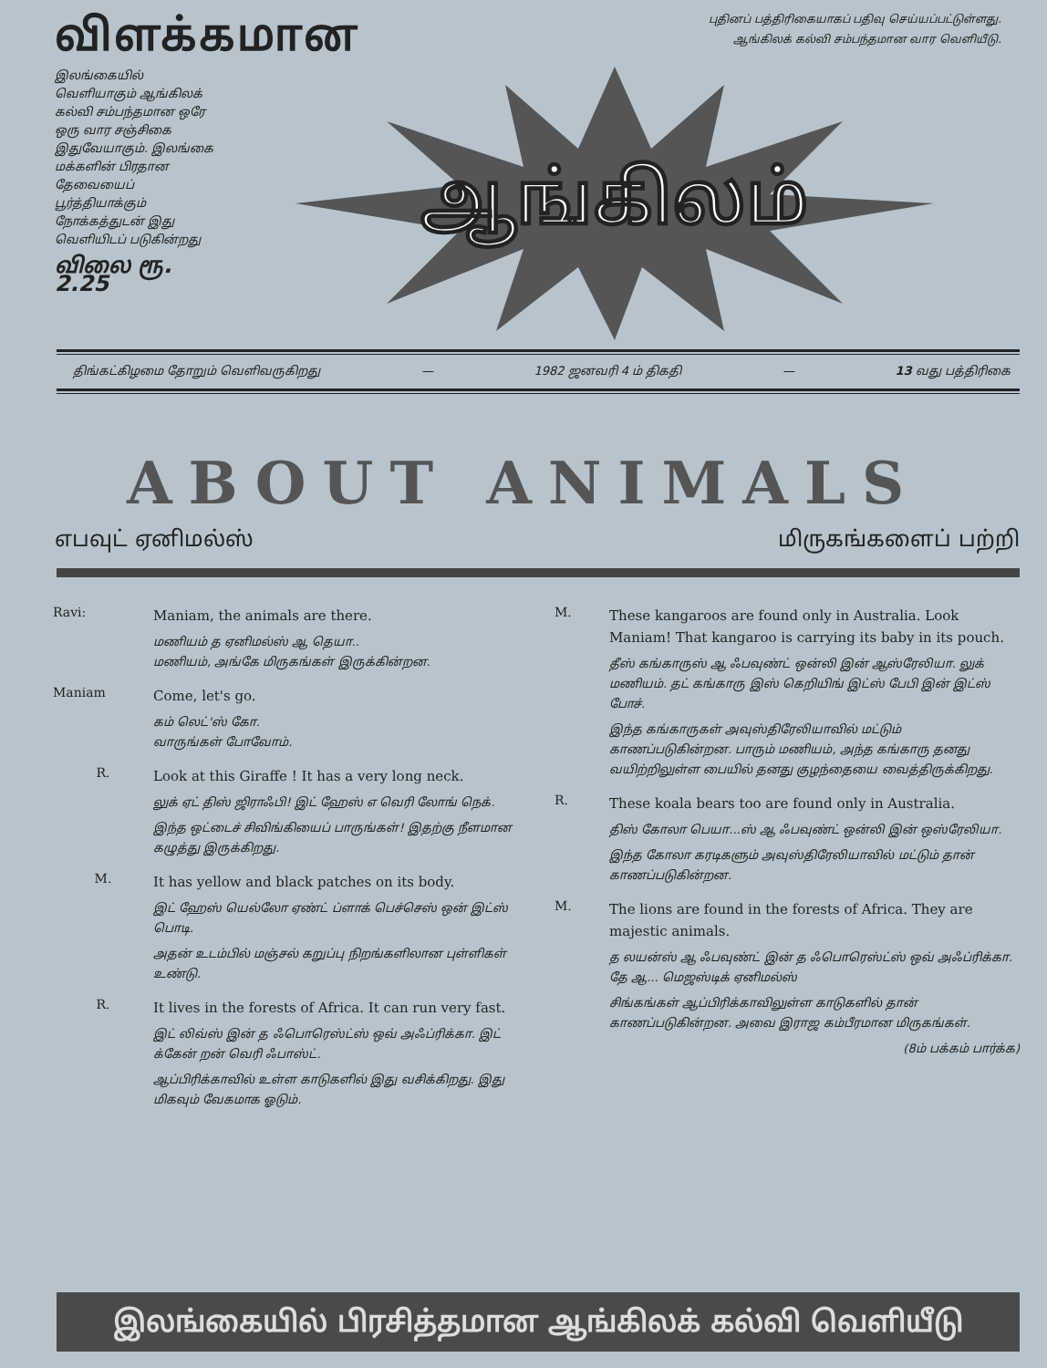விளக்கமான
புதினப் பத்திரிகையாகப் பதிவு செய்யப்பட்டுள்ளது.
ஆங்கிலக் கல்வி சம்பந்தமான வார வெளியீடு.
இலங்கையில் வெளியாகும் ஆங்கிலக் கல்வி சம்பந்தமான ஒரே ஒரு வார சஞ்சிகை இதுவேயாகும். இலங்கை மக்களின் பிரதான தேவையைப் பூர்த்தியாக்கும் நோக்கத்துடன் இது வெளியிடப் படுகின்றது
விலை ரூ. 2.25
ஆங்கிலம்
திங்கட்கிழமை தோறும் வெளிவருகிறது — 1982 ஜனவரி 4 ம் திகதி — 13 வது பத்திரிகை
ABOUT ANIMALS
எபவுட் ஏனிமல்ஸ் மிருகங்களைப் பற்றி
Ravi:
Maniam, the animals are there.
மணியம் த ஏனிமல்ஸ் ஆ தெயா..
மணியம், அங்கே மிருகங்கள் இருக்கின்றன.
Maniam
Come, let's go.
கம் லெட்'ஸ் கோ.
வாருங்கள் போவோம்.
R.
Look at this Giraffe ! It has a very long neck.
லுக் ஏட் திஸ் ஜிராஃபி! இட் ஹேஸ் எ வெரி லோங் நெக்.
இந்த ஒட்டைச் சிவிங்கியைப் பாருங்கள்! இதற்கு நீளமான கழுத்து இருக்கிறது.
M.
It has yellow and black patches on its body.
இட் ஹேஸ் யெல்லோ ஏண்ட் ப்ளாக் பெச்செஸ் ஒன் இட்ஸ் பொடி.
அதன் உடம்பில் மஞ்சல் கறுப்பு நிறங்களிலான புள்ளிகள் உண்டு.
R.
It lives in the forests of Africa. It can run very fast.
இட் லிவ்ஸ் இன் த ஃபொரெஸ்ட்ஸ் ஒவ் அஃப்ரிக்கா. இட் க்கேன் றன் வெரி ஃபாஸ்ட்.
ஆப்பிரிக்காவில் உள்ள காடுகளில் இது வசிக்கிறது. இது மிகவும் வேகமாக ஓடும்.
M.
These kangaroos are found only in Australia. Look Maniam! That kangaroo is carrying its baby in its pouch.
தீஸ் கங்காருஸ் ஆ ஃபவுண்ட் ஒன்லி இன் ஆஸ்ரேலியா. லுக் மணியம். தட் கங்காரு இஸ் கெறியிங் இட்ஸ் பேபி இன் இட்ஸ் போச்.
இந்த கங்காருகள் அவுஸ்திரேலியாவில் மட்டும் காணப்படுகின்றன. பாரும் மணியம், அந்த கங்காரு தனது வயிற்றிலுள்ள பையில் தனது குழந்தையை வைத்திருக்கிறது.
R.
These koala bears too are found only in Australia.
திஸ் கோலா பெயா...ஸ் ஆ ஃபவுண்ட் ஒன்லி இன் ஒஸ்ரேலியா.
இந்த கோலா கரடிகளும் அவுஸ்திரேலியாவில் மட்டும் தான் காணப்படுகின்றன.
M.
The lions are found in the forests of Africa. They are majestic animals.
த லயன்ஸ் ஆ ஃபவுண்ட் இன் த ஃபொரெஸ்ட்ஸ் ஒவ் அஃப்ரிக்கா.
தே ஆ... மெஜஸ்டிக் ஏனிமல்ஸ்
சிங்கங்கள் ஆப்பிரிக்காவிலுள்ள காடுகளில் தான் காணப்படுகின்றன. அவை இராஜ கம்பீரமான மிருகங்கள்.
(8ம் பக்கம் பார்க்க)
இலங்கையில் பிரசித்தமான ஆங்கிலக் கல்வி வெளியீடு